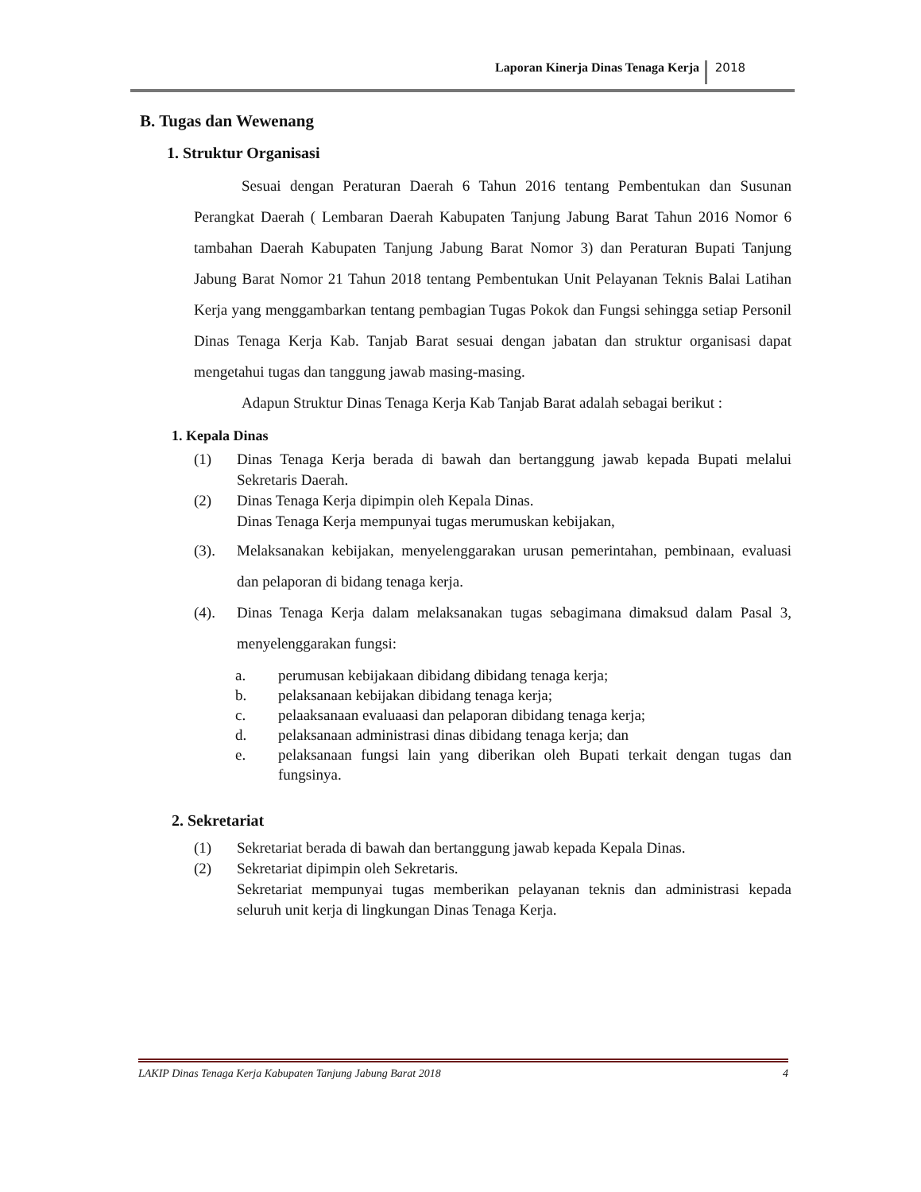Laporan Kinerja Dinas Tenaga Kerja 2018
B. Tugas dan Wewenang
1. Struktur Organisasi
Sesuai dengan Peraturan Daerah 6 Tahun 2016 tentang Pembentukan dan Susunan Perangkat Daerah ( Lembaran Daerah Kabupaten Tanjung Jabung Barat Tahun 2016 Nomor 6 tambahan Daerah Kabupaten Tanjung Jabung Barat Nomor 3) dan Peraturan Bupati Tanjung Jabung Barat Nomor 21 Tahun 2018 tentang Pembentukan Unit Pelayanan Teknis Balai Latihan Kerja yang menggambarkan tentang pembagian Tugas Pokok dan Fungsi sehingga setiap Personil Dinas Tenaga Kerja Kab. Tanjab Barat sesuai dengan jabatan dan struktur organisasi dapat mengetahui tugas dan tanggung jawab masing-masing.
Adapun Struktur Dinas Tenaga Kerja Kab Tanjab Barat adalah sebagai berikut :
1. Kepala Dinas
(1) Dinas Tenaga Kerja berada di bawah dan bertanggung jawab kepada Bupati melalui Sekretaris Daerah.
(2) Dinas Tenaga Kerja dipimpin oleh Kepala Dinas.
Dinas Tenaga Kerja mempunyai tugas merumuskan kebijakan,
(3). Melaksanakan kebijakan, menyelenggarakan urusan pemerintahan, pembinaan, evaluasi dan pelaporan di bidang tenaga kerja.
(4). Dinas Tenaga Kerja dalam melaksanakan tugas sebagimana dimaksud dalam Pasal 3, menyelenggarakan fungsi:
a. perumusan kebijakaan dibidang dibidang tenaga kerja;
b. pelaksanaan kebijakan dibidang tenaga kerja;
c. pelaaksanaan evaluaasi dan pelaporan dibidang tenaga kerja;
d. pelaksanaan administrasi dinas dibidang tenaga kerja; dan
e. pelaksanaan fungsi lain yang diberikan oleh Bupati terkait dengan tugas dan fungsinya.
2. Sekretariat
(1) Sekretariat berada di bawah dan bertanggung jawab kepada Kepala Dinas.
(2) Sekretariat dipimpin oleh Sekretaris.
Sekretariat mempunyai tugas memberikan pelayanan teknis dan administrasi kepada seluruh unit kerja di lingkungan Dinas Tenaga Kerja.
LAKIP Dinas Tenaga Kerja Kabupaten Tanjung Jabung Barat 2018 4